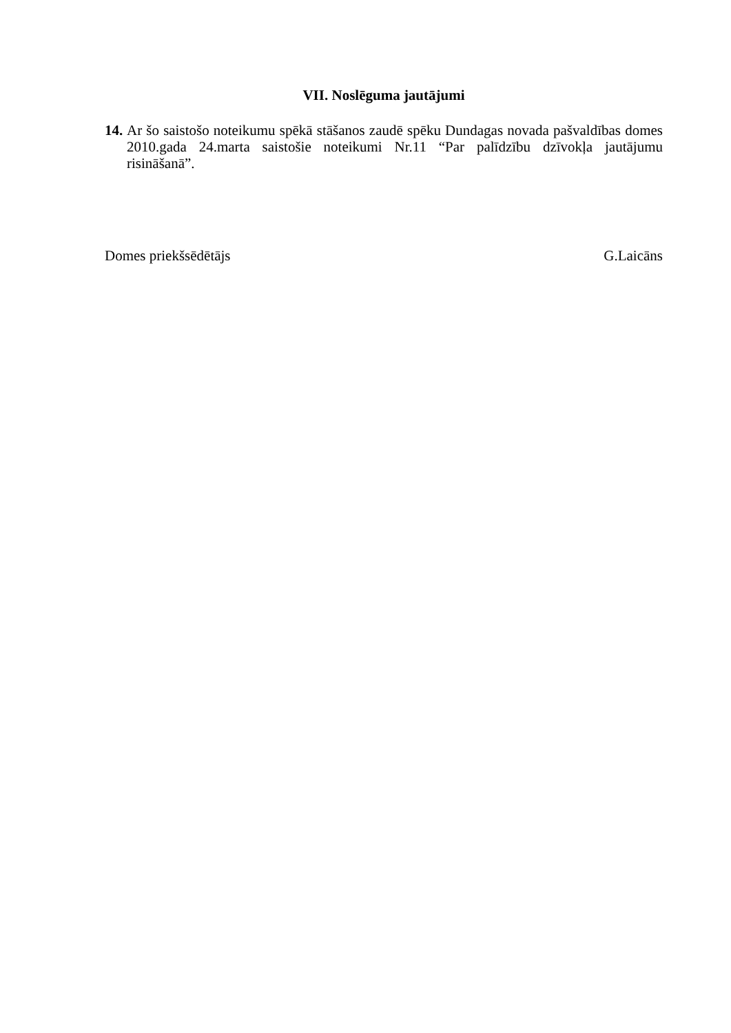VII. Noslēguma jautājumi
14. Ar šo saistošo noteikumu spēkā stāšanos zaudē spēku Dundagas novada pašvaldības domes 2010.gada 24.marta saistošie noteikumi Nr.11 “Par palīdzību dzīvokļa jautājumu risināšanā”.
Domes priekšsēdētājs G.Laicāns